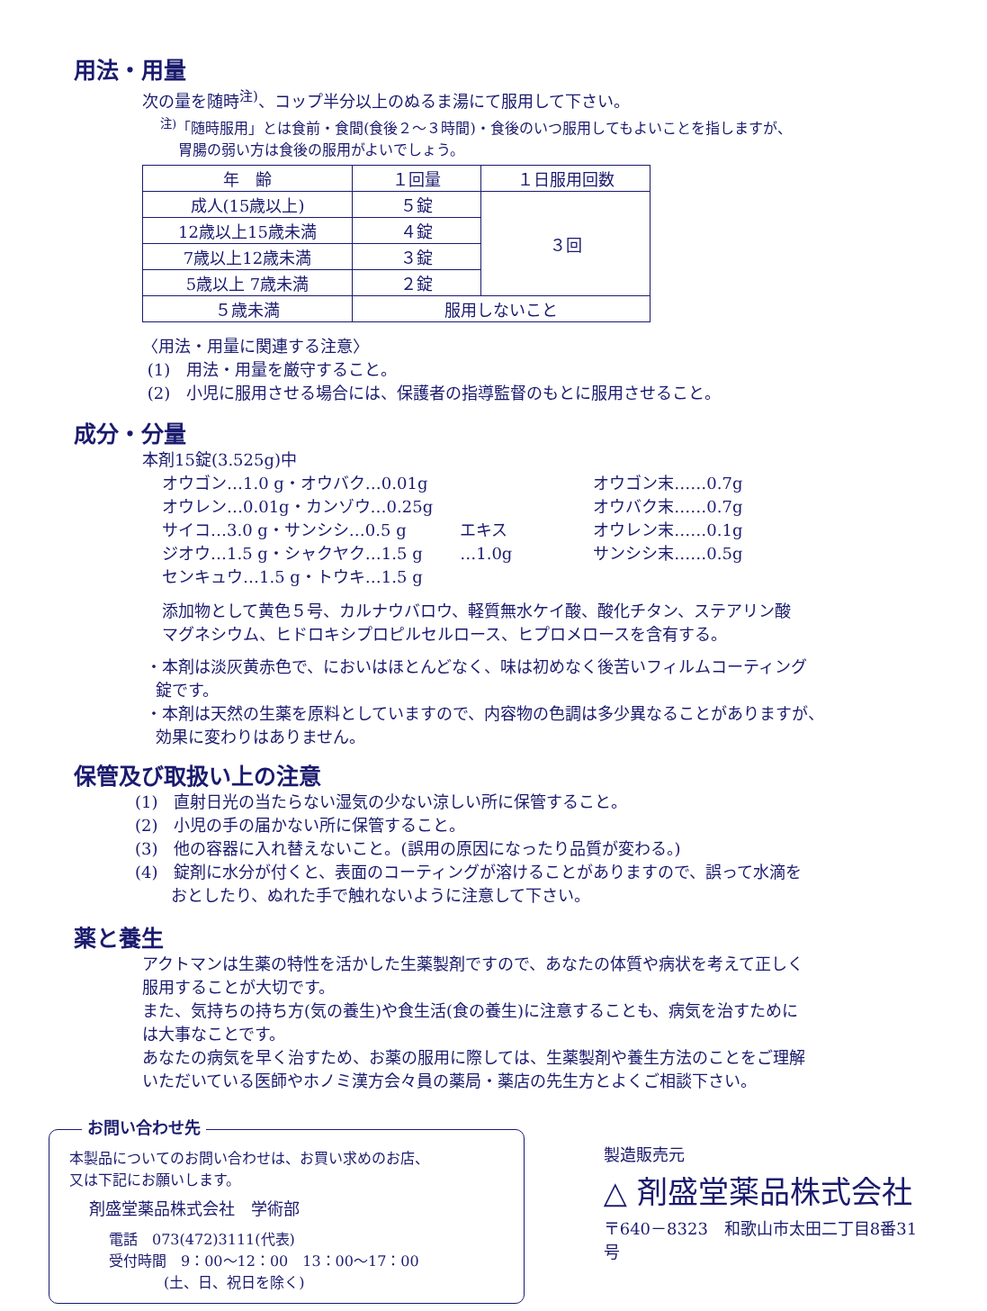用法・用量
次の量を随時<sup>注)</sup>、コップ半分以上のぬるま湯にて服用して下さい。
<sup>注)</sup>「随時服用」とは食前・食間(食後２～３時間)・食後のいつ服用してもよいことを指しますが、
胃腸の弱い方は食後の服用がよいでしょう。
| 年 齢 | １回量 | １日服用回数 |
| --- | --- | --- |
| 成人(15歳以上) | ５錠 | ３回 |
| 12歳以上15歳未満 | ４錠 | |
| 7歳以上12歳未満 | ３錠 | |
| 5歳以上 7歳未満 | ２錠 | |
| ５歳未満 | 服用しないこと | |
〈用法・用量に関連する注意〉
(1)　用法・用量を厳守すること。
(2)　小児に服用させる場合には、保護者の指導監督のもとに服用させること。
成分・分量
本剤15錠(3.525g)中
オウゴン…1.0 g・オウバク…0.01g
オウレン…0.01g・カンゾウ…0.25g
サイコ…3.0 g・サンシシ…0.5 g
ジオウ…1.5 g・シャクヤク…1.5 g
センキュウ…1.5 g・トウキ…1.5 g
エキス
…1.0g
オウゴン末……0.7g
オウバク末……0.7g
オウレン末……0.1g
サンシシ末……0.5g
添加物として黄色５号、カルナウバロウ、軽質無水ケイ酸、酸化チタン、ステアリン酸
マグネシウム、ヒドロキシプロピルセルロース、ヒプロメロースを含有する。
・本剤は淡灰黄赤色で、においはほとんどなく、味は初めなく後苦いフィルムコーティング
錠です。
・本剤は天然の生薬を原料としていますので、内容物の色調は多少異なることがありますが、
効果に変わりはありません。
保管及び取扱い上の注意
(1)　直射日光の当たらない湿気の少ない涼しい所に保管すること。
(2)　小児の手の届かない所に保管すること。
(3)　他の容器に入れ替えないこと。(誤用の原因になったり品質が変わる。)
(4)　錠剤に水分が付くと、表面のコーティングが溶けることがありますので、誤って水滴を
おとしたり、ぬれた手で触れないように注意して下さい。
薬と養生
アクトマンは生薬の特性を活かした生薬製剤ですので、あなたの体質や病状を考えて正しく
服用することが大切です。
また、気持ちの持ち方(気の養生)や食生活(食の養生)に注意することも、病気を治すために
は大事なことです。
あなたの病気を早く治すため、お薬の服用に際しては、生薬製剤や養生方法のことをご理解
いただいている医師やホノミ漢方会々員の薬局・薬店の先生方とよくご相談下さい。
お問い合わせ先
本製品についてのお問い合わせは、お買い求めのお店、
又は下記にお願いします。
剤盛堂薬品株式会社　学術部
電話　073(472)3111(代表)
受付時間　9：00～12：00　13：00～17：00
(土、日、祝日を除く)
製造販売元
△ 剤盛堂薬品株式会社
〒640－8323　和歌山市太田二丁目8番31号